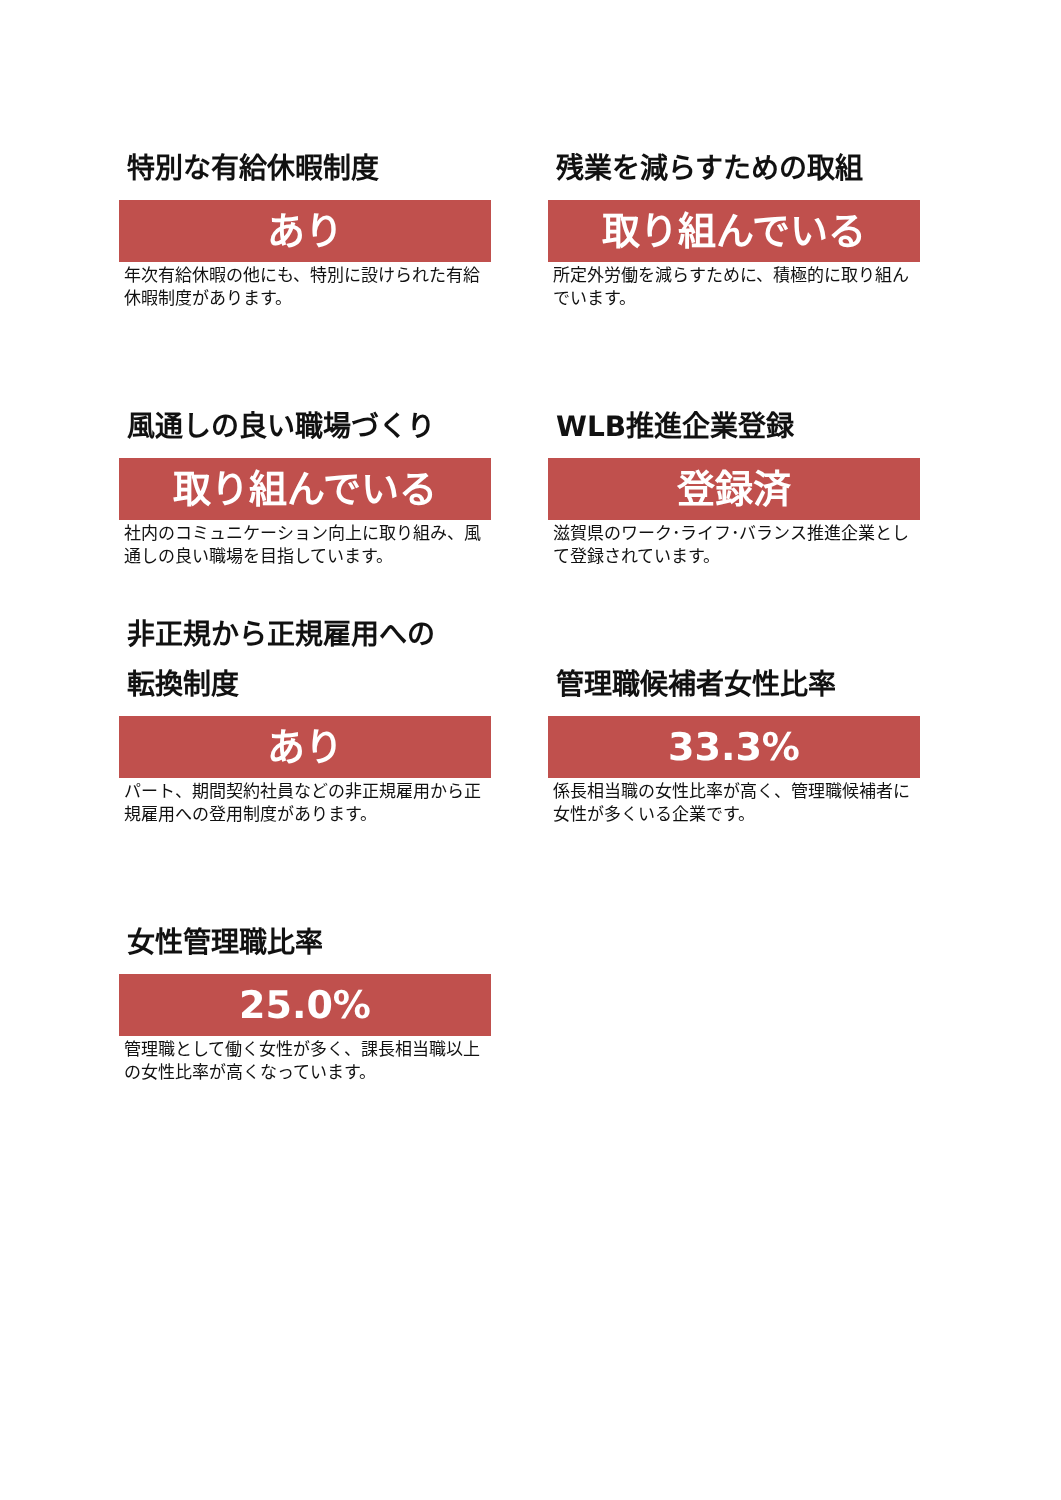特別な有給休暇制度
あり
年次有給休暇の他にも、特別に設けられた有給休暇制度があります。
残業を減らすための取組
取り組んでいる
所定外労働を減らすために、積極的に取り組んでいます。
風通しの良い職場づくり
取り組んでいる
社内のコミュニケーション向上に取り組み、風通しの良い職場を目指しています。
WLB推進企業登録
登録済
滋賀県のワーク･ライフ･バランス推進企業として登録されています。
非正規から正規雇用への
転換制度
あり
パート、期間契約社員などの非正規雇用から正規雇用への登用制度があります。
管理職候補者女性比率
33.3%
係長相当職の女性比率が高く、管理職候補者に女性が多くいる企業です。
女性管理職比率
25.0%
管理職として働く女性が多く、課長相当職以上の女性比率が高くなっています。